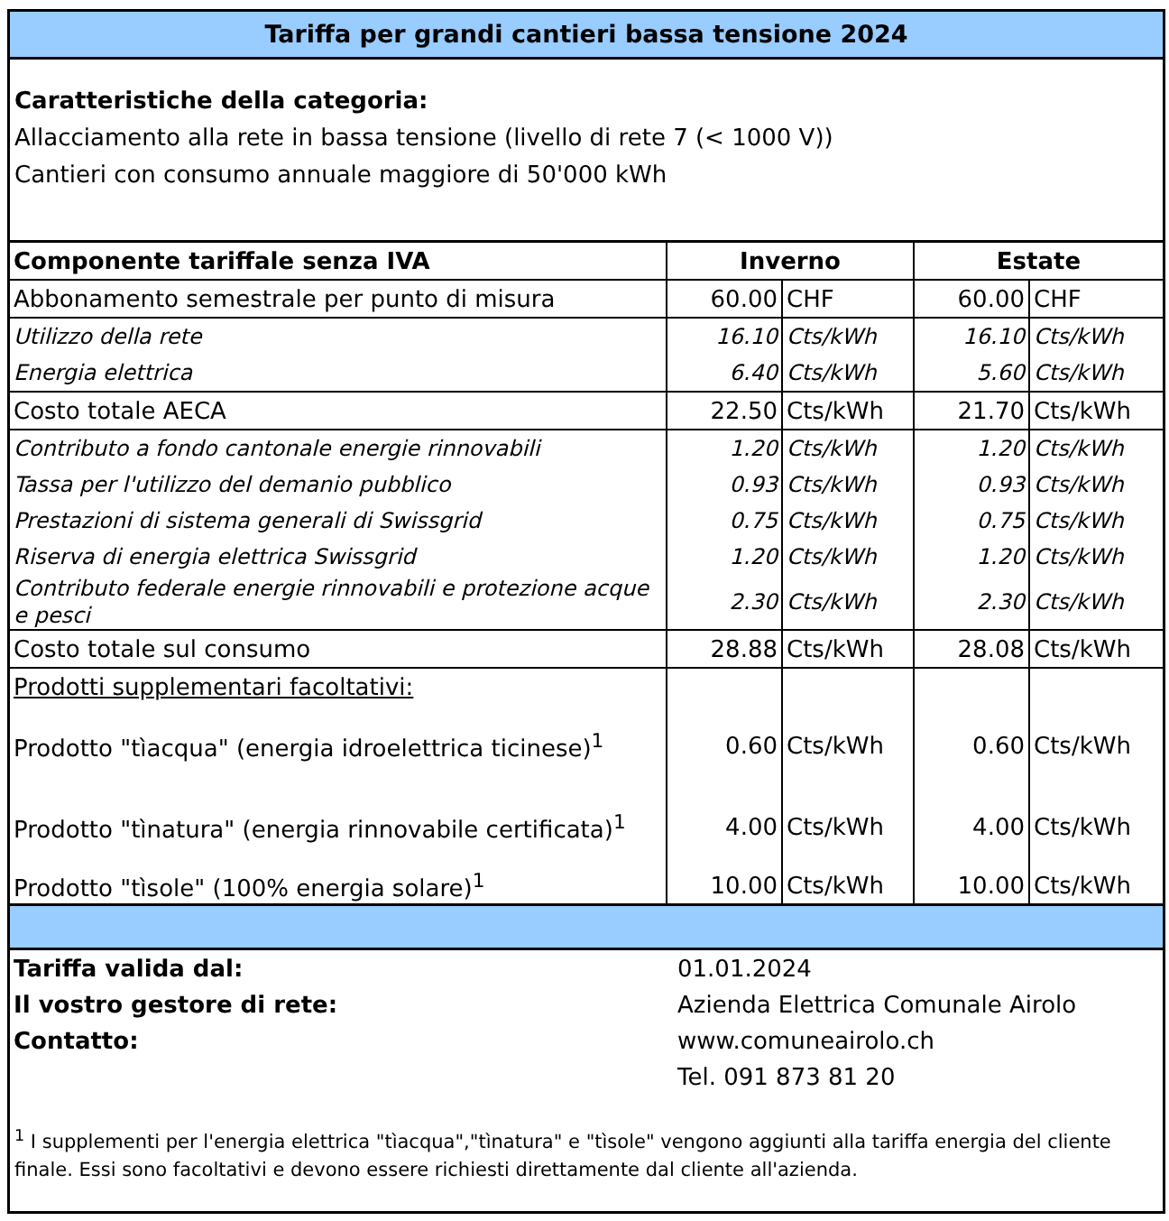Tariffa per grandi cantieri bassa tensione 2024
Caratteristiche della categoria:
Allacciamento alla rete in bassa tensione (livello di rete 7 (< 1000 V))
Cantieri con consumo annuale maggiore di 50'000 kWh
| Componente tariffale senza IVA | Inverno | | Estate | |
| --- | --- | --- | --- | --- |
| Abbonamento semestrale per punto di misura | 60.00 | CHF | 60.00 | CHF |
| Utilizzo della rete | 16.10 | Cts/kWh | 16.10 | Cts/kWh |
| Energia elettrica | 6.40 | Cts/kWh | 5.60 | Cts/kWh |
| Costo totale AECA | 22.50 | Cts/kWh | 21.70 | Cts/kWh |
| Contributo a fondo cantonale energie rinnovabili | 1.20 | Cts/kWh | 1.20 | Cts/kWh |
| Tassa per l'utilizzo del demanio pubblico | 0.93 | Cts/kWh | 0.93 | Cts/kWh |
| Prestazioni di sistema generali di Swissgrid | 0.75 | Cts/kWh | 0.75 | Cts/kWh |
| Riserva di energia elettrica Swissgrid | 1.20 | Cts/kWh | 1.20 | Cts/kWh |
| Contributo federale energie rinnovabili e protezione acque e pesci | 2.30 | Cts/kWh | 2.30 | Cts/kWh |
| Costo totale sul consumo | 28.88 | Cts/kWh | 28.08 | Cts/kWh |
| Prodotti supplementari facoltativi: | | | | |
| Prodotto "tìacqua" (energia idroelettrica ticinese)<sup>1</sup> | 0.60 | Cts/kWh | 0.60 | Cts/kWh |
| Prodotto "tìnatura" (energia rinnovabile certificata)<sup>1</sup> | 4.00 | Cts/kWh | 4.00 | Cts/kWh |
| Prodotto "tìsole" (100% energia solare)<sup>1</sup> | 10.00 | Cts/kWh | 10.00 | Cts/kWh |
| Tariffa valida dal: | 01.01.2024 |
| Il vostro gestore di rete: | Azienda Elettrica Comunale Airolo |
| Contatto: | www.comuneairolo.ch |
| | Tel. 091 873 81 20 |
<sup>1</sup> I supplementi per l'energia elettrica "tìacqua","tìnatura" e "tìsole" vengono aggiunti alla tariffa energia del cliente finale. Essi sono facoltativi e devono essere richiesti direttamente dal cliente all'azienda.